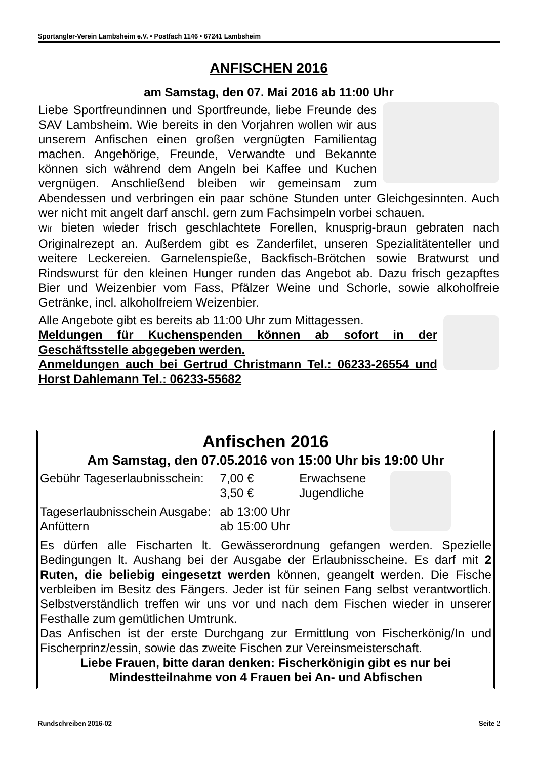Sportangler-Verein Lambsheim e.V. • Postfach 1146 • 67241 Lambsheim
ANFISCHEN 2016
am Samstag, den 07. Mai 2016 ab 11:00 Uhr
Liebe Sportfreundinnen und Sportfreunde, liebe Freunde des SAV Lambsheim. Wie bereits in den Vorjahren wollen wir aus unserem Anfischen einen großen vergnügten Familientag machen. Angehörige, Freunde, Verwandte und Bekannte können sich während dem Angeln bei Kaffee und Kuchen vergnügen. Anschließend bleiben wir gemeinsam zum Abendessen und verbringen ein paar schöne Stunden unter Gleichgesinnten. Auch wer nicht mit angelt darf anschl. gern zum Fachsimpeln vorbei schauen.
Wir bieten wieder frisch geschlachtete Forellen, knusprig-braun gebraten nach Originalrezept an. Außerdem gibt es Zanderfilet, unseren Spezialitätenteller und weitere Leckereien. Garnelenspieße, Backfisch-Brötchen sowie Bratwurst und Rindswurst für den kleinen Hunger runden das Angebot ab. Dazu frisch gezapftes Bier und Weizenbier vom Fass, Pfälzer Weine und Schorle, sowie alkoholfreie Getränke, incl. alkoholfreiem Weizenbier.
Alle Angebote gibt es bereits ab 11:00 Uhr zum Mittagessen.
Meldungen für Kuchenspenden können ab sofort in der Geschäftsstelle abgegeben werden.
Anmeldungen auch bei Gertrud Christmann Tel.: 06233-26554 und Horst Dahlemann Tel.: 06233-55682
Anfischen 2016
Am Samstag, den 07.05.2016 von 15:00 Uhr bis 19:00 Uhr
| Gebühr Tageserlaubnisschein: | 7,00 € | Erwachsene |
| | 3,50 € | Jugendliche |
| Tageserlaubnisschein Ausgabe: | ab 13:00 Uhr | |
| Anfüttern | ab 15:00 Uhr | |
Es dürfen alle Fischarten lt. Gewässerordnung gefangen werden. Spezielle Bedingungen lt. Aushang bei der Ausgabe der Erlaubnisscheine. Es darf mit 2 Ruten, die beliebig eingesetzt werden können, geangelt werden. Die Fische verbleiben im Besitz des Fängers. Jeder ist für seinen Fang selbst verantwortlich. Selbstverständlich treffen wir uns vor und nach dem Fischen wieder in unserer Festhalle zum gemütlichen Umtrunk.
Das Anfischen ist der erste Durchgang zur Ermittlung von Fischerkönig/In und Fischerprinz/essin, sowie das zweite Fischen zur Vereinsmeisterschaft.
Liebe Frauen, bitte daran denken: Fischerkönigin gibt es nur bei Mindestteilnahme von 4 Frauen bei An- und Abfischen
Rundschreiben 2016-02 Seite 2